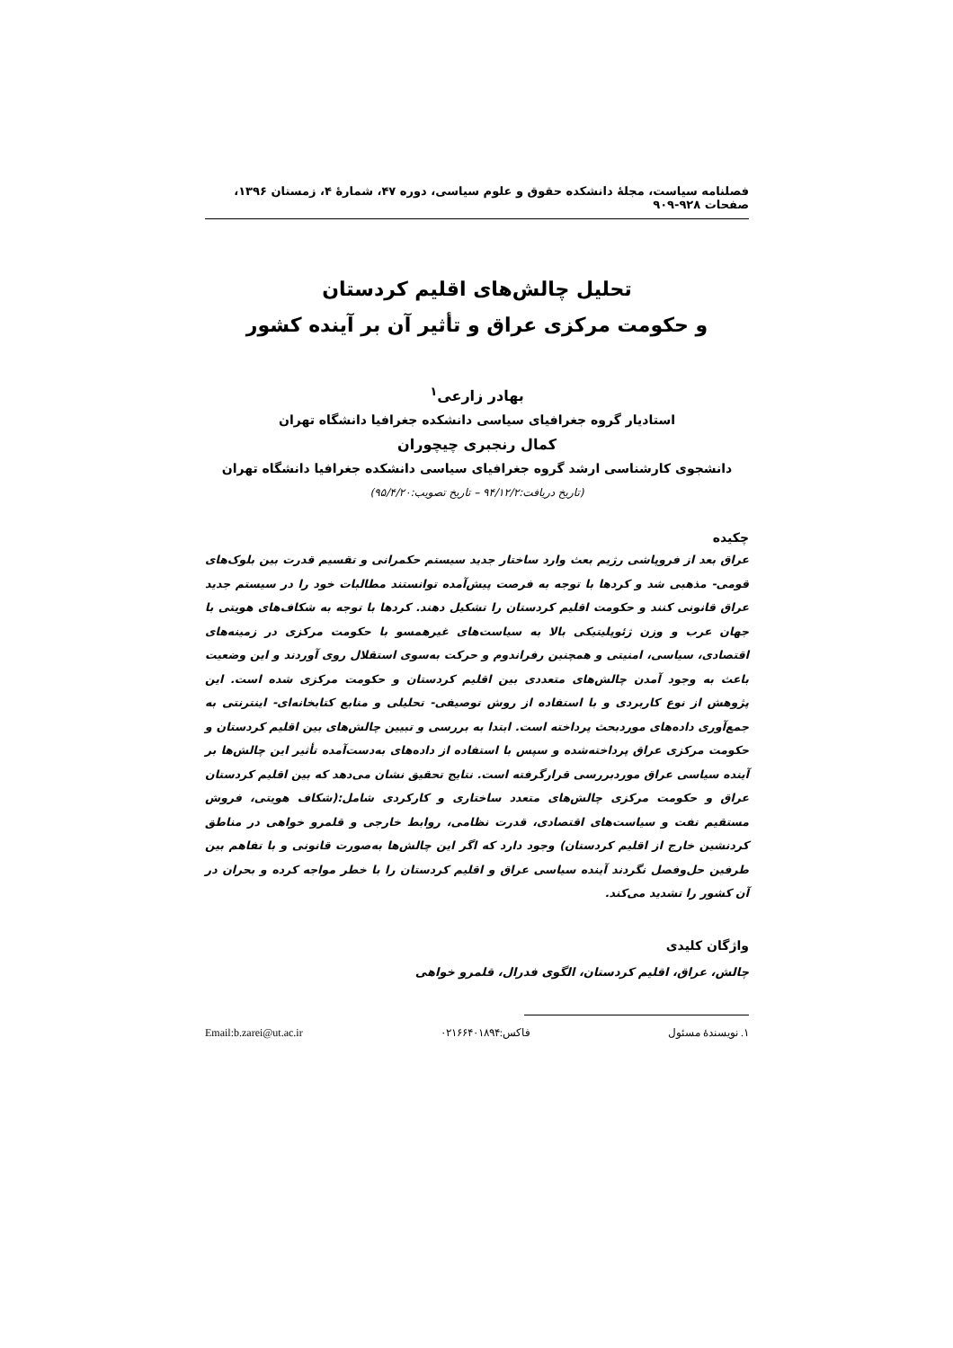فصلنامه سیاست، مجلهٔ دانشکده حقوق و علوم سیاسی، دوره ۴۷، شمارهٔ ۴، زمستان ۱۳۹۶، صفحات ۹۲۸-۹۰۹
تحلیل چالش‌های اقلیم کردستان
و حکومت مرکزی عراق و تأثیر آن بر آینده کشور
بهادر زارعی<sup>۱</sup>
استادیار گروه جغرافیای سیاسی دانشکده جغرافیا دانشگاه تهران
کمال رنجبری چیچوران
دانشجوی کارشناسی ارشد گروه جغرافیای سیاسی دانشکده جغرافیا دانشگاه تهران
(تاریخ دریافت:۹۴/۱۲/۲ – تاریخ تصویب:۹۵/۴/۲۰)
چکیده
عراق بعد از فروپاشی رژیم بعث وارد ساختار جدید سیستم حکمرانی و تقسیم قدرت بین بلوک‌های قومی- مذهبی شد و کردها با توجه به فرصت پیش‌آمده توانستند مطالبات خود را در سیستم جدید عراق قانونی کنند و حکومت اقلیم کردستان را تشکیل دهند. کردها با توجه به شکاف‌های هویتی با جهان عرب و وزن ژئوپلیتیکی بالا به سیاست‌های غیرهمسو با حکومت مرکزی در زمینه‌های اقتصادی، سیاسی، امنیتی و همچنین رفراندوم و حرکت به‌سوی استقلال روی آوردند و این وضعیت باعث به وجود آمدن چالش‌های متعددی بین اقلیم کردستان و حکومت مرکزی شده است. این پژوهش از نوع کاربردی و با استفاده از روش توصیفی- تحلیلی و منابع کتابخانه‌ای- اینترنتی به جمع‌آوری داده‌های موردبحث پرداخته است. ابتدا به بررسی و تبیین چالش‌های بین اقلیم کردستان و حکومت مرکزی عراق پرداخته‌شده و سپس با استفاده از داده‌های به‌دست‌آمده تأثیر این چالش‌ها بر آینده سیاسی عراق موردبررسی قرارگرفته است. نتایج تحقیق نشان می‌دهد که بین اقلیم کردستان عراق و حکومت مرکزی چالش‌های متعدد ساختاری و کارکردی شامل:(شکاف هویتی، فروش مستقیم نفت و سیاست‌های اقتصادی، قدرت نظامی، روابط خارجی و قلمرو خواهی در مناطق کردنشین خارج از اقلیم کردستان) وجود دارد که اگر این چالش‌ها به‌صورت قانونی و با تفاهم بین طرفین حل‌وفصل نگردند آینده سیاسی عراق و اقلیم کردستان را با خطر مواجه کرده و بحران در آن کشور را تشدید می‌کند.
واژگان کلیدی
چالش، عراق، اقلیم کردستان، الگوی فدرال، قلمرو خواهی
۱. نویسندهٔ مسئول فاکس:۰۲۱۶۶۴۰۱۸۹۴ Email:b.zarei@ut.ac.ir